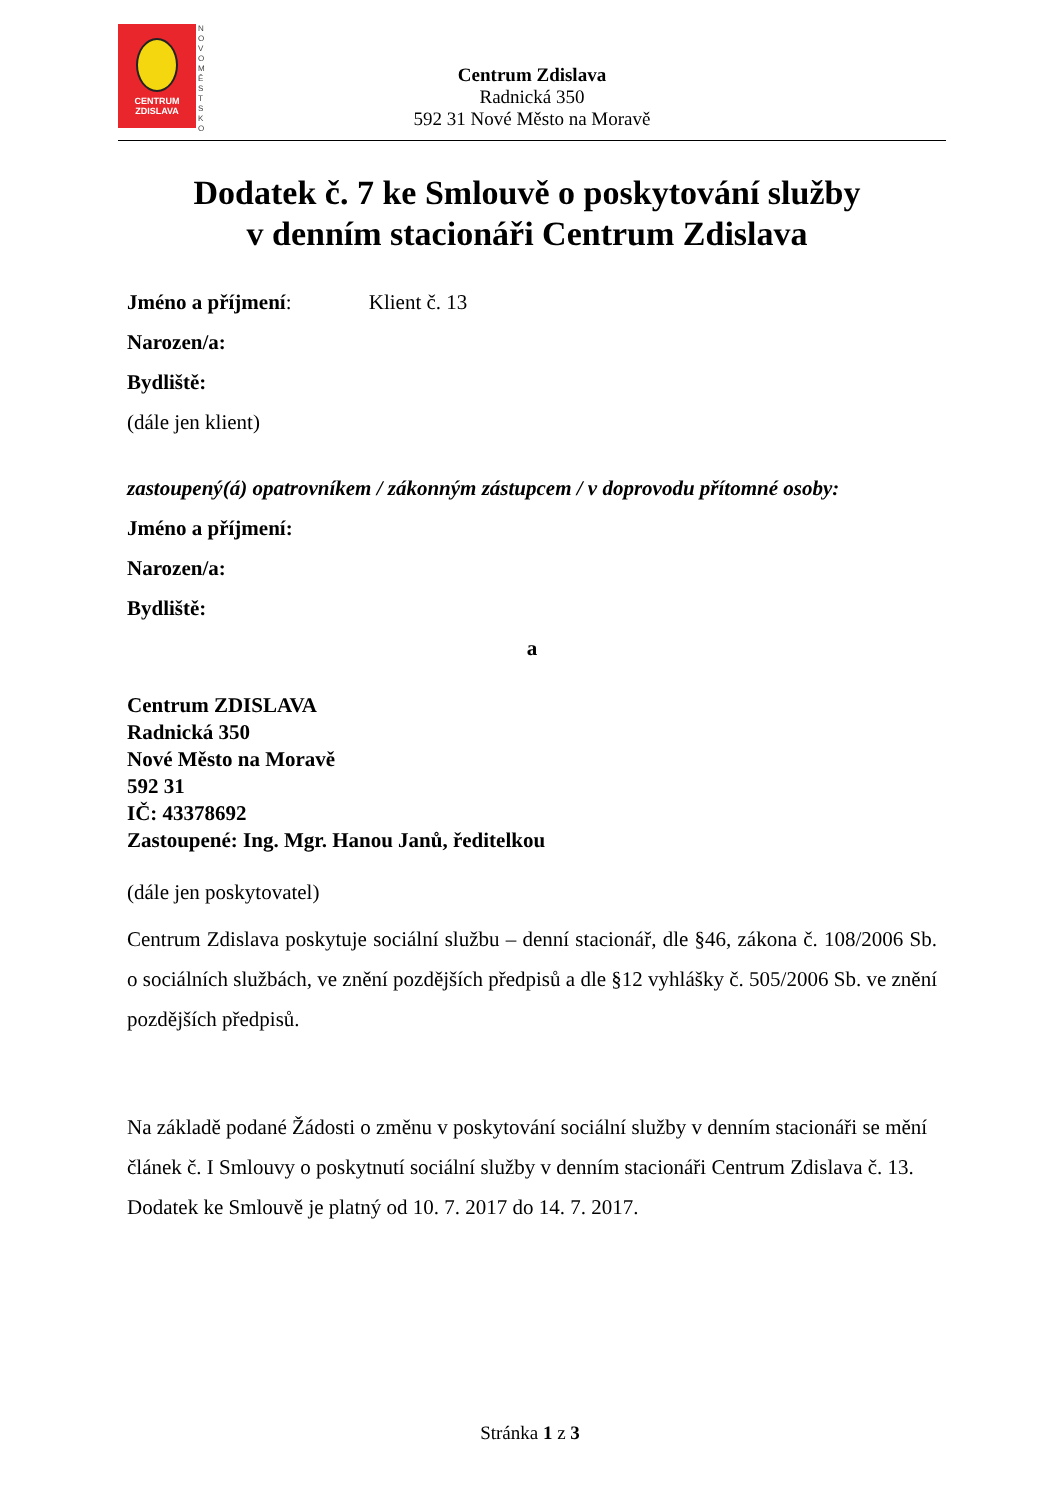CENTRUM
ZDISLAVA
N O V O M Ě S T S K O
Centrum Zdislava
Radnická 350
592 31 Nové Město na Moravě
Dodatek č. 7 ke Smlouvě o poskytování služby
v denním stacionáři Centrum Zdislava
Jméno a příjmení: Klient č. 13
Narozen/a:
Bydliště:
(dále jen klient)
zastoupený(á) opatrovníkem / zákonným zástupcem / v doprovodu přítomné osoby:
Jméno a příjmení:
Narozen/a:
Bydliště:
a
Centrum ZDISLAVA
Radnická 350
Nové Město na Moravě
592 31
IČ: 43378692
Zastoupené: Ing. Mgr. Hanou Janů, ředitelkou
(dále jen poskytovatel)
Centrum Zdislava poskytuje sociální službu – denní stacionář, dle §46, zákona č. 108/2006 Sb. o sociálních službách, ve znění pozdějších předpisů a dle §12 vyhlášky č. 505/2006 Sb. ve znění pozdějších předpisů.
Na základě podané Žádosti o změnu v poskytování sociální služby v denním stacionáři se mění článek č. I Smlouvy o poskytnutí sociální služby v denním stacionáři Centrum Zdislava č. 13. Dodatek ke Smlouvě je platný od 10. 7. 2017 do 14. 7. 2017.
Stránka 1 z 3